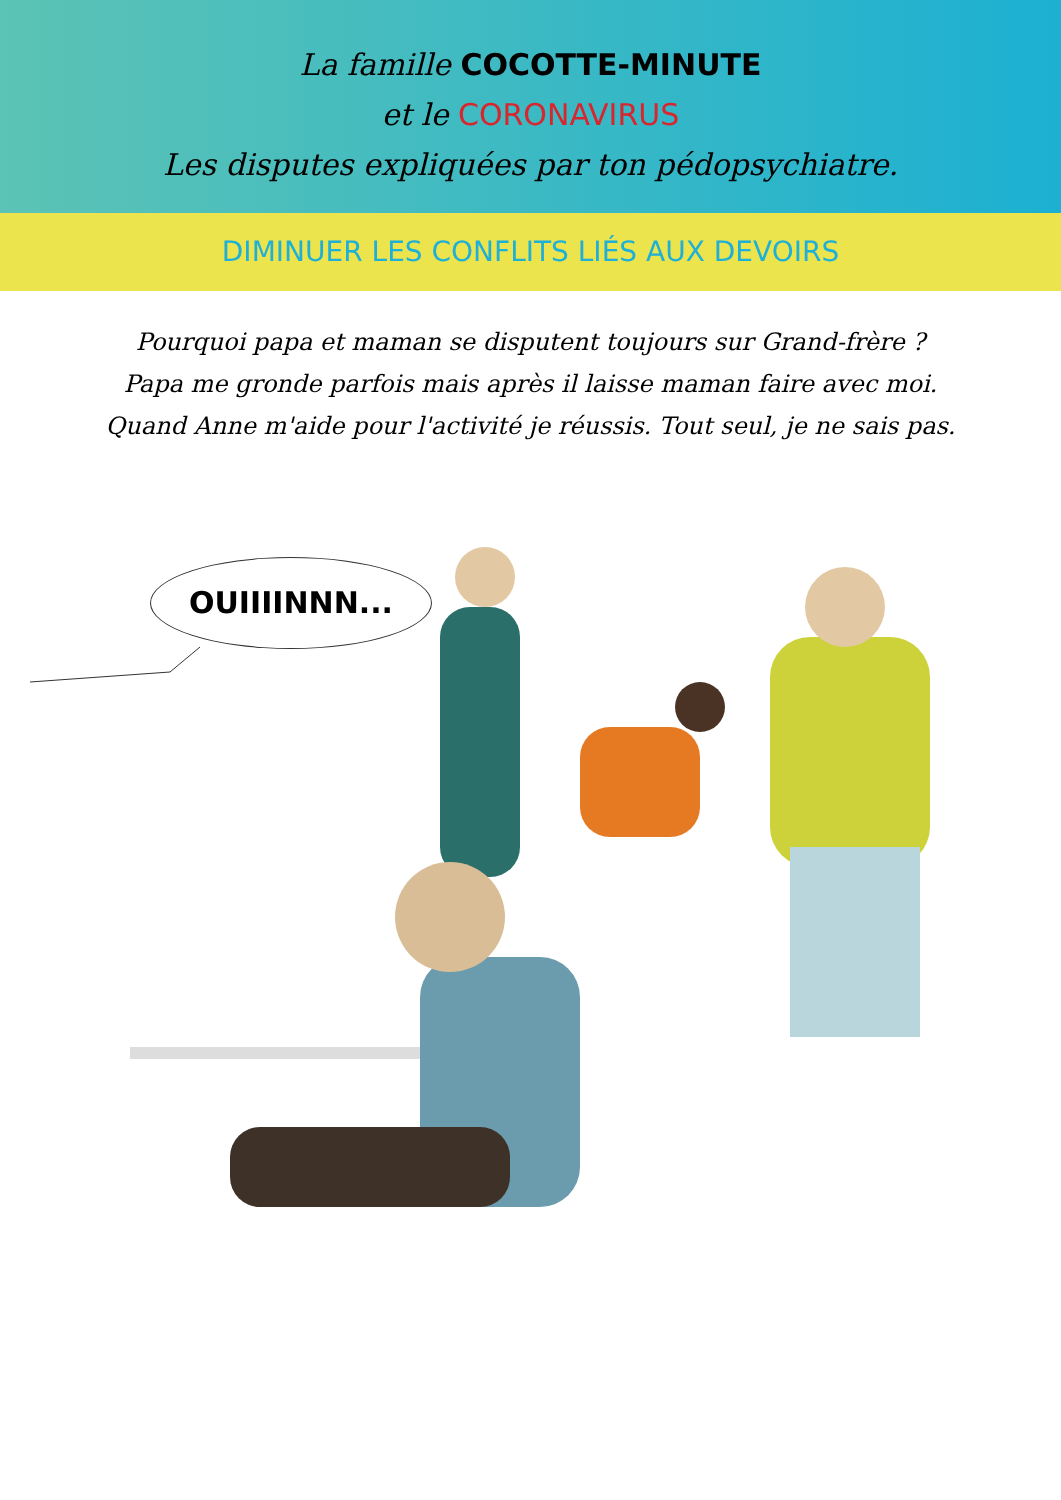La famille COCOTTE-MINUTE
et le CORONAVIRUS
Les disputes expliquées par ton pédopsychiatre.
DIMINUER LES CONFLITS LIÉS AUX DEVOIRS
Pourquoi papa et maman se disputent toujours sur Grand-frère ?
Papa me gronde parfois mais après il laisse maman faire avec moi.
Quand Anne m'aide pour l'activité je réussis. Tout seul, je ne sais pas.
OUIIIINNN...